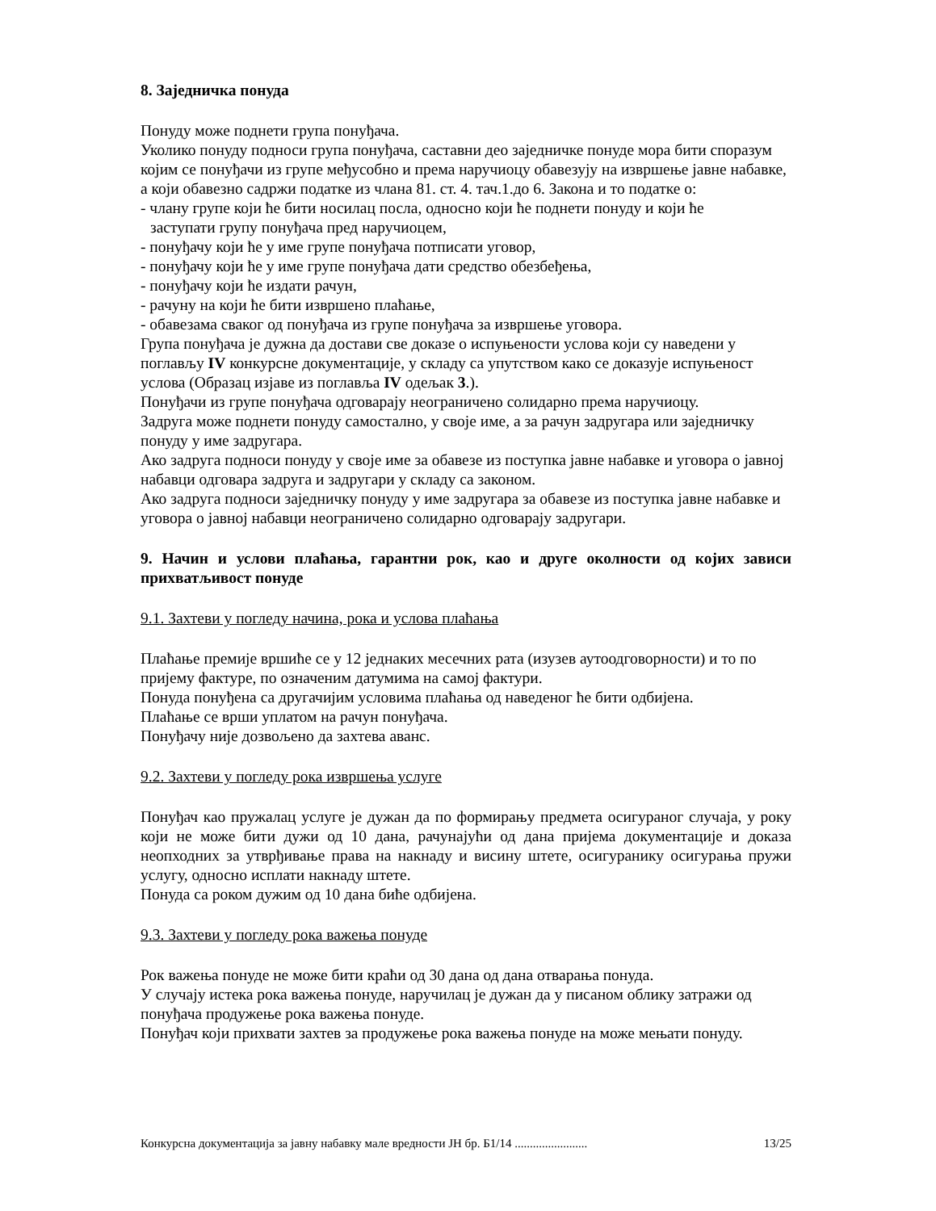8. Заједничка понуда
Понуду може поднети група понуђача.
Уколико понуду подноси група понуђача, саставни део заједничке понуде мора бити споразум којим се понуђачи из групе међусобно и према наручиоцу обавезују на извршење јавне набавке, а који обавезно садржи податке из члана 81. ст. 4. тач.1.до 6. Закона и то податке о:
- члану групе који ће бити носилац посла, односно који ће поднети понуду и који ће
заступати групу понуђача пред наручиоцем,
- понуђачу који ће у име групе понуђача потписати уговор,
- понуђачу који ће у име групе понуђача дати средство обезбеђења,
- понуђачу који ће издати рачун,
- рачуну на који ће бити извршено плаћање,
- обавезама сваког од понуђача из групе понуђача за извршење уговора.
Група понуђача је дужна да достави све доказе о испуњености услова који су наведени у поглављу IV конкурсне документације, у складу са упутством како се доказује испуњеност услова (Образац изјаве из поглавља IV одељак 3.).
Понуђачи из групе понуђача одговарају неограничено солидарно према наручиоцу.
Задруга може поднети понуду самостално, у своје име, а за рачун задругара или заједничку понуду у име задругара.
Ако задруга подноси понуду у своје име за обавезе из поступка јавне набавке и уговора о јавној набавци одговара задруга и задругари у складу са законом.
Ако задруга подноси заједничку понуду у име задругара за обавезе из поступка јавне набавке и уговора о јавној набавци неограничено солидарно одговарају задругари.
9. Начин и услови плаћања, гарантни рок, као и друге околности од којих зависи прихватљивост понуде
9.1. Захтеви у погледу начина, рока и услова плаћања
Плаћање премије вршиће се у 12 једнаких месечних рата (изузев аутоодговорности) и то по пријему фактуре, по означеним датумима на самој фактури.
Понуда понуђена са другачијим условима плаћања од наведеног ће бити одбијена.
Плаћање се врши уплатом на рачун понуђача.
Понуђачу није дозвољено да захтева аванс.
9.2. Захтеви у погледу рока извршења услуге
Понуђач као пружалац услуге је дужан да по формирању предмета осигураног случаја, у року који не може бити дужи од 10 дана, рачунајући од дана пријема документације и доказа неопходних за утврђивање права на накнаду и висину штете, осигуранику осигурања пружи услугу, односно исплати накнаду штете.
Понуда са роком дужим од 10 дана биће одбијена.
9.3. Захтеви у погледу рока важења понуде
Рок важења понуде не може бити краћи од 30 дана од дана отварања понуда.
У случају истека рока важења понуде, наручилац је дужан да у писаном облику затражи од понуђача продужење рока важења понуде.
Понуђач који прихвати захтев за продужење рока важења понуде на може мењати понуду.
Конкурсна документација за јавну набавку мале вредности ЈН бр. Б1/14 ........................ 13/25